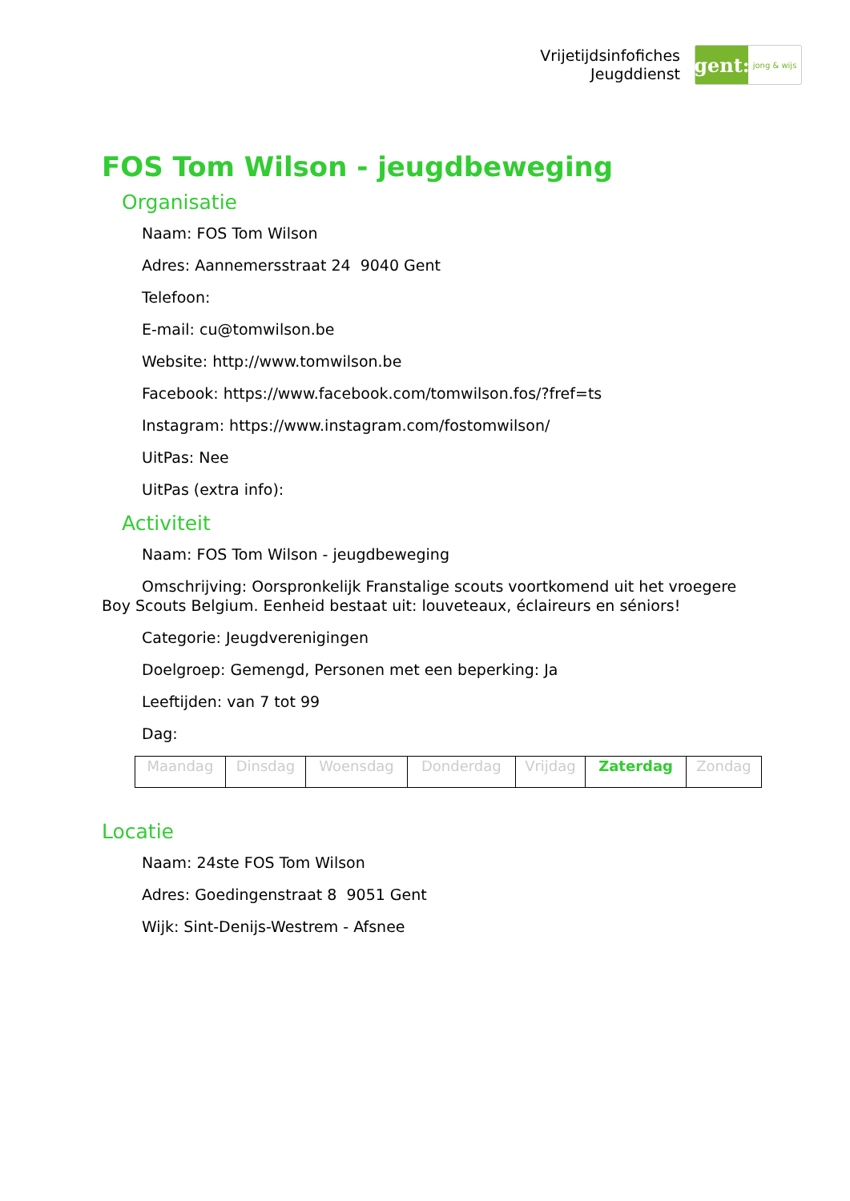Vrijetijdsinfofiches
Jeugddienst
gent:
jong & wijs
FOS Tom Wilson - jeugdbeweging
Organisatie
Naam: FOS Tom Wilson
Adres: Aannemersstraat 24 9040 Gent
Telefoon:
E-mail: cu@tomwilson.be
Website: http://www.tomwilson.be
Facebook: https://www.facebook.com/tomwilson.fos/?fref=ts
Instagram: https://www.instagram.com/fostomwilson/
UitPas: Nee
UitPas (extra info):
Activiteit
Naam: FOS Tom Wilson - jeugdbeweging
Omschrijving: Oorspronkelijk Franstalige scouts voortkomend uit het vroegere Boy Scouts Belgium. Eenheid bestaat uit: louveteaux, éclaireurs en séniors!
Categorie: Jeugdverenigingen
Doelgroep: Gemengd, Personen met een beperking: Ja
Leeftijden: van 7 tot 99
Dag:
| Maandag | Dinsdag | Woensdag | Donderdag | Vrijdag | Zaterdag | Zondag |
Locatie
Naam: 24ste FOS Tom Wilson
Adres: Goedingenstraat 8 9051 Gent
Wijk: Sint-Denijs-Westrem - Afsnee